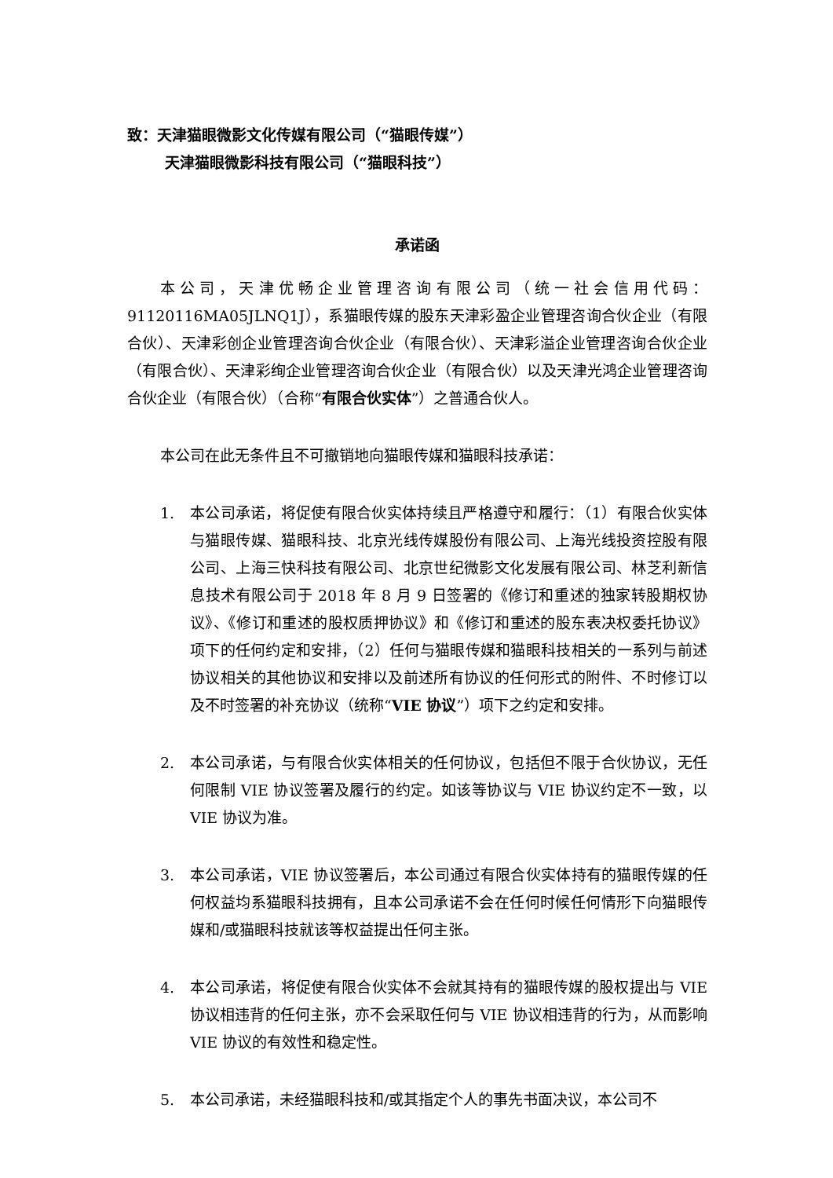致：天津猫眼微影文化传媒有限公司（“猫眼传媒”）
天津猫眼微影科技有限公司（“猫眼科技”）
承诺函
本公司，天津优畅企业管理咨询有限公司（统一社会信用代码：91120116MA05JLNQ1J），系猫眼传媒的股东天津彩盈企业管理咨询合伙企业（有限合伙）、天津彩创企业管理咨询合伙企业（有限合伙）、天津彩溢企业管理咨询合伙企业（有限合伙）、天津彩绚企业管理咨询合伙企业（有限合伙）以及天津光鸿企业管理咨询合伙企业（有限合伙）（合称“有限合伙实体”）之普通合伙人。
本公司在此无条件且不可撤销地向猫眼传媒和猫眼科技承诺：
1. 本公司承诺，将促使有限合伙实体持续且严格遵守和履行：（1）有限合伙实体与猫眼传媒、猫眼科技、北京光线传媒股份有限公司、上海光线投资控股有限公司、上海三快科技有限公司、北京世纪微影文化发展有限公司、林芝利新信息技术有限公司于 2018 年 8 月 9 日签署的《修订和重述的独家转股期权协议》、《修订和重述的股权质押协议》和《修订和重述的股东表决权委托协议》项下的任何约定和安排，（2）任何与猫眼传媒和猫眼科技相关的一系列与前述协议相关的其他协议和安排以及前述所有协议的任何形式的附件、不时修订以及不时签署的补充协议（统称“VIE 协议”）项下之约定和安排。
2. 本公司承诺，与有限合伙实体相关的任何协议，包括但不限于合伙协议，无任何限制 VIE 协议签署及履行的约定。如该等协议与 VIE 协议约定不一致，以 VIE 协议为准。
3. 本公司承诺，VIE 协议签署后，本公司通过有限合伙实体持有的猫眼传媒的任何权益均系猫眼科技拥有，且本公司承诺不会在任何时候任何情形下向猫眼传媒和/或猫眼科技就该等权益提出任何主张。
4. 本公司承诺，将促使有限合伙实体不会就其持有的猫眼传媒的股权提出与 VIE 协议相违背的任何主张，亦不会采取任何与 VIE 协议相违背的行为，从而影响 VIE 协议的有效性和稳定性。
5. 本公司承诺，未经猫眼科技和/或其指定个人的事先书面决议，本公司不